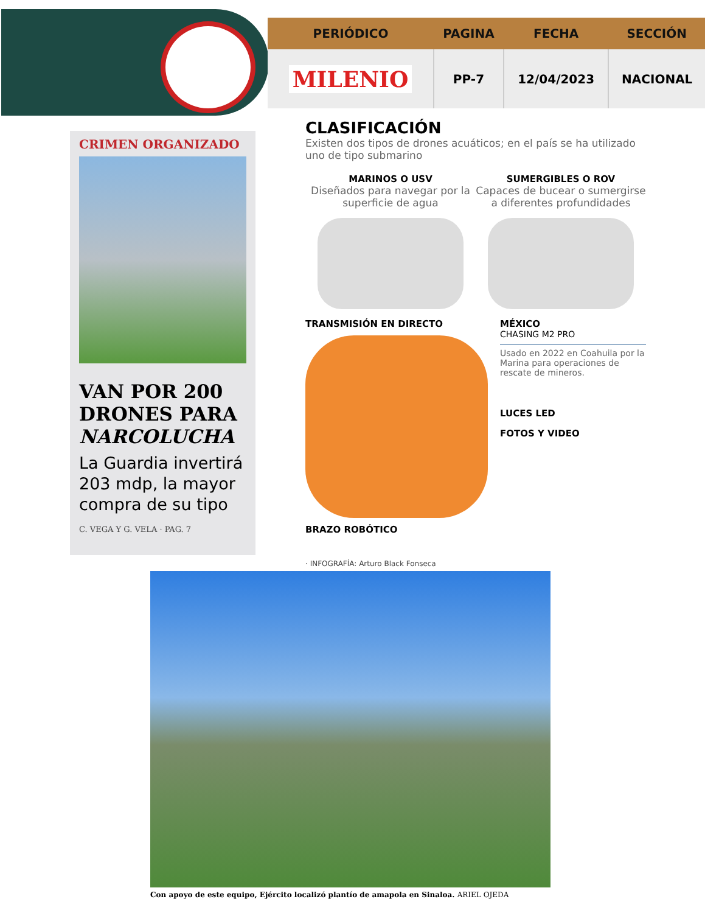| PERIÓDICO | PAGINA | FECHA | SECCIÓN |
| --- | --- | --- | --- |
| MILENIO | PP-7 | 12/04/2023 | NACIONAL |
CRIMEN ORGANIZADO
VAN POR 200 DRONES PARA NARCOLUCHA
La Guardia invertirá 203 mdp, la mayor compra de su tipo
C. VEGA Y G. VELA · PAG. 7
CLASIFICACIÓN
Existen dos tipos de drones acuáticos; en el país se ha utilizado uno de tipo submarino
MARINOS O USV
Diseñados para navegar por la superficie de agua
SUMERGIBLES O ROV
Capaces de bucear o sumergirse a diferentes profundidades
TRANSMISIÓN EN DIRECTO
BRAZO ROBÓTICO
MÉXICO
CHASING M2 PRO
Usado en 2022 en Coahuila por la Marina para operaciones de rescate de mineros.
LUCES LED
FOTOS Y VIDEO
· INFOGRAFÍA: Arturo Black Fonseca
Con apoyo de este equipo, Ejército localizó plantío de amapola en Sinaloa. ARIEL OJEDA